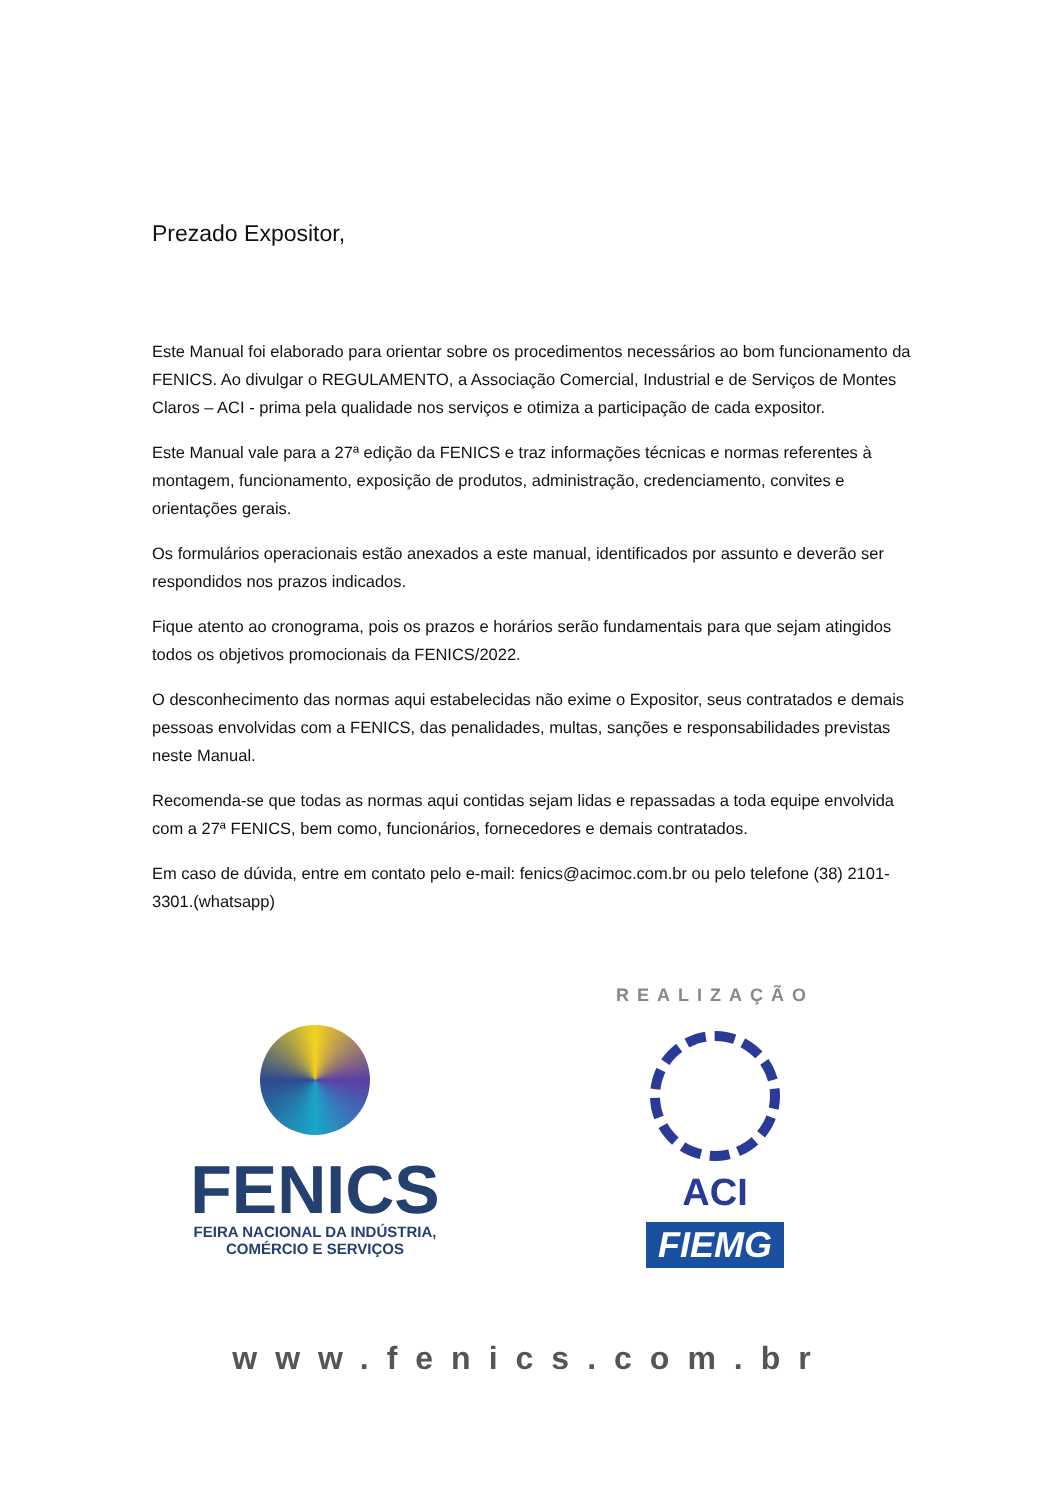Prezado Expositor,
Este Manual foi elaborado para orientar sobre os procedimentos necessários ao bom funcionamento da FENICS. Ao divulgar o REGULAMENTO, a Associação Comercial, Industrial e de Serviços de Montes Claros – ACI - prima pela qualidade nos serviços e otimiza a participação de cada expositor.
Este Manual vale para a 27ª edição da FENICS e traz informações técnicas e normas referentes à montagem, funcionamento, exposição de produtos, administração, credenciamento, convites e orientações gerais.
Os formulários operacionais estão anexados a este manual, identificados por assunto e deverão ser respondidos nos prazos indicados.
Fique atento ao cronograma, pois os prazos e horários serão fundamentais para que sejam atingidos todos os objetivos promocionais da FENICS/2022.
O desconhecimento das normas aqui estabelecidas não exime o Expositor, seus contratados e demais pessoas envolvidas com a FENICS, das penalidades, multas, sanções e responsabilidades previstas neste Manual.
Recomenda-se que todas as normas aqui contidas sejam lidas e repassadas a toda equipe envolvida com a 27ª FENICS, bem como, funcionários, fornecedores e demais contratados.
Em caso de dúvida, entre em contato pelo e-mail: fenics@acimoc.com.br ou pelo telefone (38) 2101-3301.(whatsapp)
FENICS
FEIRA NACIONAL DA INDÚSTRIA,
COMÉRCIO E SERVIÇOS
REALIZAÇÃO
ACI
FIEMG
www.fenics.com.br